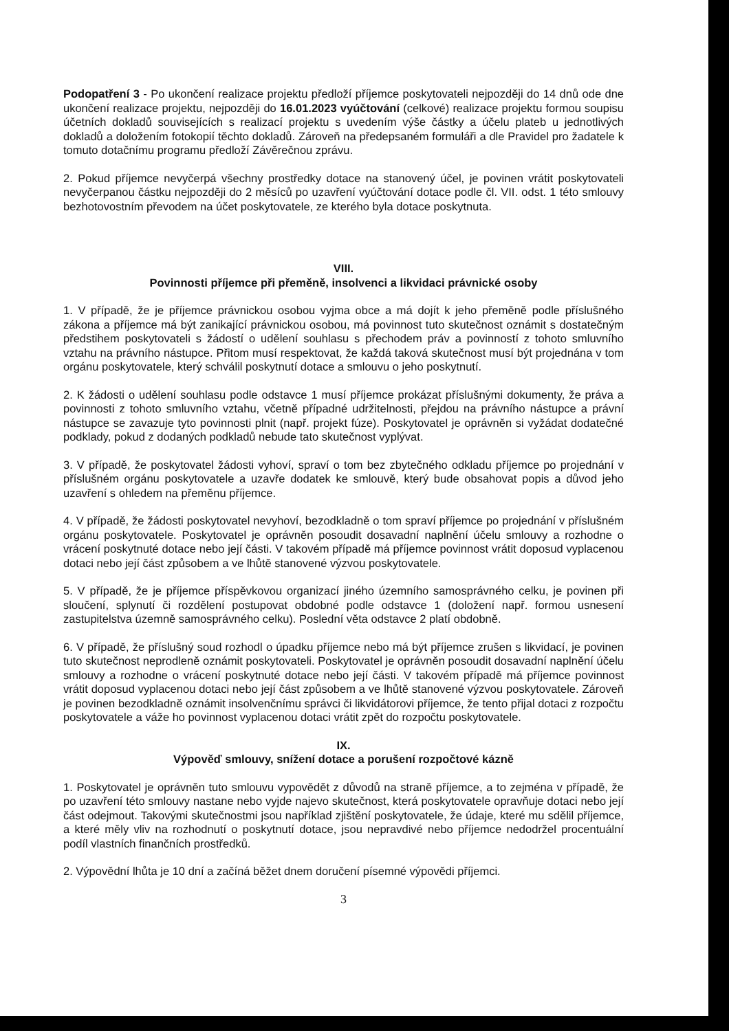Podopatření 3 - Po ukončení realizace projektu předloží příjemce poskytovateli nejpozději do 14 dnů ode dne ukončení realizace projektu, nejpozději do 16.01.2023 vyúčtování (celkové) realizace projektu formou soupisu účetních dokladů souvisejících s realizací projektu s uvedením výše částky a účelu plateb u jednotlivých dokladů a doložením fotokopií těchto dokladů. Zároveň na předepsaném formuláři a dle Pravidel pro žadatele k tomuto dotačnímu programu předloží Závěrečnou zprávu.
2. Pokud příjemce nevyčerpá všechny prostředky dotace na stanovený účel, je povinen vrátit poskytovateli nevyčerpanou částku nejpozději do 2 měsíců po uzavření vyúčtování dotace podle čl. VII. odst. 1 této smlouvy bezhotovostním převodem na účet poskytovatele, ze kterého byla dotace poskytnuta.
VIII.
Povinnosti příjemce při přeměně, insolvenci a likvidaci právnické osoby
1. V případě, že je příjemce právnickou osobou vyjma obce a má dojít k jeho přeměně podle příslušného zákona a příjemce má být zanikající právnickou osobou, má povinnost tuto skutečnost oznámit s dostatečným předstihem poskytovateli s žádostí o udělení souhlasu s přechodem práv a povinností z tohoto smluvního vztahu na právního nástupce. Přitom musí respektovat, že každá taková skutečnost musí být projednána v tom orgánu poskytovatele, který schválil poskytnutí dotace a smlouvu o jeho poskytnutí.
2. K žádosti o udělení souhlasu podle odstavce 1 musí příjemce prokázat příslušnými dokumenty, že práva a povinnosti z tohoto smluvního vztahu, včetně případné udržitelnosti, přejdou na právního nástupce a právní nástupce se zavazuje tyto povinnosti plnit (např. projekt fúze). Poskytovatel je oprávněn si vyžádat dodatečné podklady, pokud z dodaných podkladů nebude tato skutečnost vyplývat.
3. V případě, že poskytovatel žádosti vyhoví, spraví o tom bez zbytečného odkladu příjemce po projednání v příslušném orgánu poskytovatele a uzavře dodatek ke smlouvě, který bude obsahovat popis a důvod jeho uzavření s ohledem na přeměnu příjemce.
4. V případě, že žádosti poskytovatel nevyhoví, bezodkladně o tom spraví příjemce po projednání v příslušném orgánu poskytovatele. Poskytovatel je oprávněn posoudit dosavadní naplnění účelu smlouvy a rozhodne o vrácení poskytnuté dotace nebo její části. V takovém případě má příjemce povinnost vrátit doposud vyplacenou dotaci nebo její část způsobem a ve lhůtě stanovené výzvou poskytovatele.
5. V případě, že je příjemce příspěvkovou organizací jiného územního samosprávného celku, je povinen při sloučení, splynutí či rozdělení postupovat obdobné podle odstavce 1 (doložení např. formou usnesení zastupitelstva územně samosprávného celku). Poslední věta odstavce 2 platí obdobně.
6. V případě, že příslušný soud rozhodl o úpadku příjemce nebo má být příjemce zrušen s likvidací, je povinen tuto skutečnost neprodleně oznámit poskytovateli. Poskytovatel je oprávněn posoudit dosavadní naplnění účelu smlouvy a rozhodne o vrácení poskytnuté dotace nebo její části. V takovém případě má příjemce povinnost vrátit doposud vyplacenou dotaci nebo její část způsobem a ve lhůtě stanovené výzvou poskytovatele. Zároveň je povinen bezodkladně oznámit insolvenčnímu správci či likvidátorovi příjemce, že tento přijal dotaci z rozpočtu poskytovatele a váže ho povinnost vyplacenou dotaci vrátit zpět do rozpočtu poskytovatele.
IX.
Výpověď smlouvy, snížení dotace a porušení rozpočtové kázně
1. Poskytovatel je oprávněn tuto smlouvu vypovědět z důvodů na straně příjemce, a to zejména v případě, že po uzavření této smlouvy nastane nebo vyjde najevo skutečnost, která poskytovatele opravňuje dotaci nebo její část odejmout. Takovými skutečnostmi jsou například zjištění poskytovatele, že údaje, které mu sdělil příjemce, a které měly vliv na rozhodnutí o poskytnutí dotace, jsou nepravdivé nebo příjemce nedodržel procentuální podíl vlastních finančních prostředků.
2. Výpovědní lhůta je 10 dní a začíná běžet dnem doručení písemné výpovědi příjemci.
3